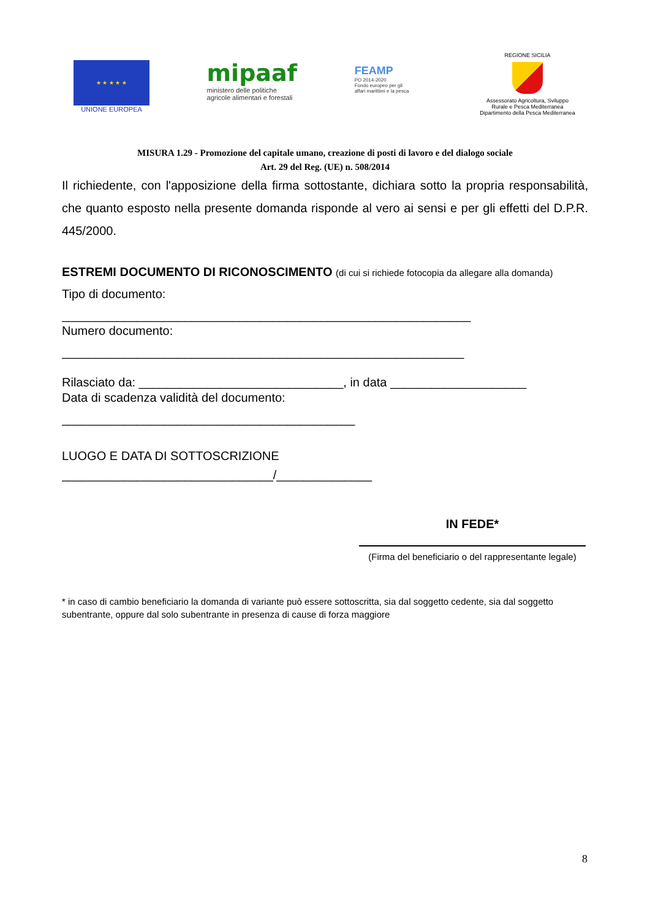★ ★ ★ ★ ★
UNIONE EUROPEA
mipaaf
ministero delle politiche
agricole alimentari e forestali
FEAMP
PO 2014-2020
Fondo europeo per gli
affari marittimi e la pesca
REGIONE SICILIA
Assessorato Agricoltura, Sviluppo
Rurale e Pesca Mediterranea
Dipartimento della Pesca Mediterranea
MISURA 1.29 - Promozione del capitale umano, creazione di posti di lavoro e del dialogo sociale
Art. 29 del Reg. (UE) n. 508/2014
Il richiedente, con l'apposizione della firma sottostante, dichiara sotto la propria responsabilità, che quanto esposto nella presente domanda risponde al vero ai sensi e per gli effetti del D.P.R. 445/2000.
ESTREMI DOCUMENTO DI RICONOSCIMENTO (di cui si richiede fotocopia da allegare alla domanda)
Tipo di documento:
____________________________________________________________
Numero documento:
___________________________________________________________
Rilasciato da: ______________________________, in data ____________________
Data di scadenza validità del documento:
___________________________________________
LUOGO E DATA DI SOTTOSCRIZIONE
_______________________________/______________
IN FEDE*
(Firma del beneficiario o del rappresentante legale)
* in caso di cambio beneficiario la domanda di variante può essere sottoscritta, sia dal soggetto cedente, sia dal soggetto subentrante, oppure dal solo subentrante in presenza di cause di forza maggiore
8